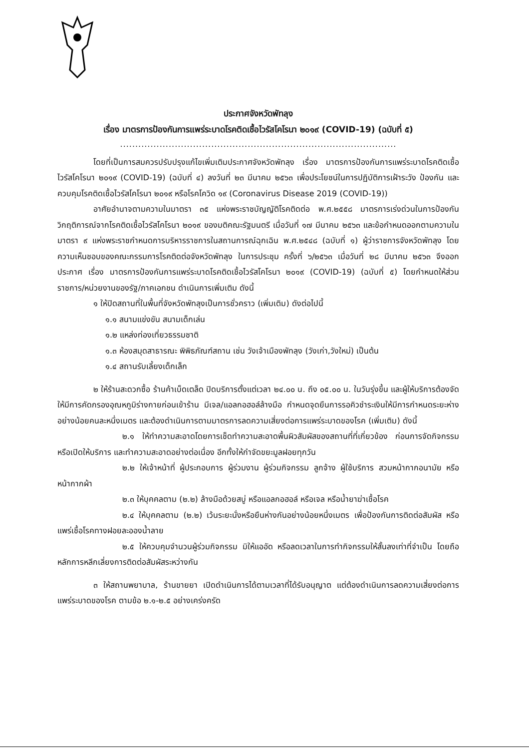ประกาศจังหวัดพัทลุง
เรื่อง มาตรการป้องกันการแพร่ระบาดโรคติดเชื้อไวรัสโคโรนา ๒๐๑๙ (COVID-19) (ฉบับที่ ๕)
...........................................................................................
โดยที่เป็นการสมควรปรับปรุงแก้ไขเพิ่มเติมประกาศจังหวัดพัทลุง เรื่อง มาตรการป้องกันการแพร่ระบาดโรคติดเชื้อไวรัสโคโรนา ๒๐๑๙ (COVID-19) (ฉบับที่ ๔) ลงวันที่ ๒๓ มีนาคม ๒๕๖๓ เพื่อประโยชน์ในการปฏิบัติการเฝ้าระวัง ป้องกัน และควบคุมโรคติดเชื้อไวรัสโคโรนา ๒๐๑๙ หรือโรคโควิด ๑๙ (Coronavirus Disease 2019 (COVID-19))
อาศัยอำนาจตามความในมาตรา ๓๕ แห่งพระราชบัญญัติโรคติดต่อ พ.ศ.๒๕๕๘ มาตรการเร่งด่วนในการป้องกันวิกฤติการณ์จากโรคติดเชื้อไวรัสโคโรนา ๒๐๑๙ ของมติคณะรัฐมนตรี เมื่อวันที่ ๑๗ มีนาคม ๒๕๖๓ และข้อกำหนดออกตามความในมาตรา ๙ แห่งพระราชกำหนดการบริหารราชการในสถานการณ์ฉุกเฉิน พ.ศ.๒๕๔๘ (ฉบับที่ ๑) ผู้ว่าราชการจังหวัดพัทลุง โดยความเห็นชอบของคณะกรรมการโรคติดต่อจังหวัดพัทลุง ในการประชุม ครั้งที่ ๖/๒๕๖๓ เมื่อวันที่ ๒๘ มีนาคม ๒๕๖๓ จึงออกประกาศ เรื่อง มาตรการป้องกันการแพร่ระบาดโรคติดเชื้อไวรัสโคโรนา ๒๐๑๙ (COVID-19) (ฉบับที่ ๕) โดยกำหนดให้ส่วนราชการ/หน่วยงานของรัฐ/ภาคเอกชน ดำเนินการเพิ่มเติม ดังนี้
๑ ให้ปิดสถานที่ในพื้นที่จังหวัดพัทลุงเป็นการชั่วคราว (เพิ่มเติม) ดังต่อไปนี้
๑.๑ สนามแข่งขัน สนามเด็กเล่น
๑.๒ แหล่งท่องเที่ยวธรรมชาติ
๑.๓ ห้องสมุดสาธารณะ พิพิธภัณฑ์สถาน เช่น วังเจ้าเมืองพัทลุง (วังเก่า,วังใหม่) เป็นต้น
๑.๔ สถานรับเลี้ยงเด็กเล็ก
๒ ให้ร้านสะดวกซื้อ ร้านค้าเบ็ดเตล็ด ปิดบริการตั้งแต่เวลา ๒๔.๐๐ น. ถึง ๐๕.๐๐ น. ในวันรุ่งขึ้น และผู้ให้บริการต้องจัดให้มีการคัดกรองอุณหภูมิร่างกายก่อนเข้าร้าน มีเจล/แอลกอฮอล์ล้างมือ กำหนดจุดยืนการรอคิวชำระเงินให้มีการกำหนดระยะห่างอย่างน้อยคนละหนึ่งเมตร และต้องดำเนินการตามมาตรการลดความเสี่ยงต่อการแพร่ระบาดของโรค (เพิ่มเติม) ดังนี้
๒.๑ ให้ทำความสะอาดโดยการเช็ดทำความสะอาดพื้นผิวสัมผัสของสถานที่ที่เกี่ยวข้อง ก่อนการจัดกิจกรรม หรือเปิดให้บริการ และทำความสะอาดอย่างต่อเนื่อง อีกทั้งให้กำจัดขยะมูลฝอยทุกวัน
๒.๒ ให้เจ้าหน้าที่ ผู้ประกอบการ ผู้ร่วมงาน ผู้ร่วมกิจกรรม ลูกจ้าง ผู้ใช้บริการ สวมหน้ากากอนามัย หรือหน้ากากผ้า
๒.๓ ให้บุคคลตาม (๒.๒) ล้างมือด้วยสบู่ หรือแอลกอฮอล์ หรือเจล หรือน้ำยาฆ่าเชื้อโรค
๒.๔ ให้บุคคลตาม (๒.๒) เว้นระยะนั่งหรือยืนห่างกันอย่างน้อยหนึ่งเมตร เพื่อป้องกันการติดต่อสัมผัส หรือแพร่เชื้อโรคทางฝอยละอองน้ำลาย
๒.๕ ให้ควบคุมจำนวนผู้ร่วมกิจกรรม มิให้แออัด หรือลดเวลาในการทำกิจกรรมให้สั้นลงเท่าที่จำเป็น โดยถือหลักการหลีกเลี่ยงการติดต่อสัมผัสระหว่างกัน
๓ ให้สถานพยาบาล, ร้านขายยา เปิดดำเนินการได้ตามเวลาที่ได้รับอนุญาต แต่ต้องดำเนินการลดความเสี่ยงต่อการแพร่ระบาดของโรค ตามข้อ ๒.๑-๒.๕ อย่างเคร่งครัด